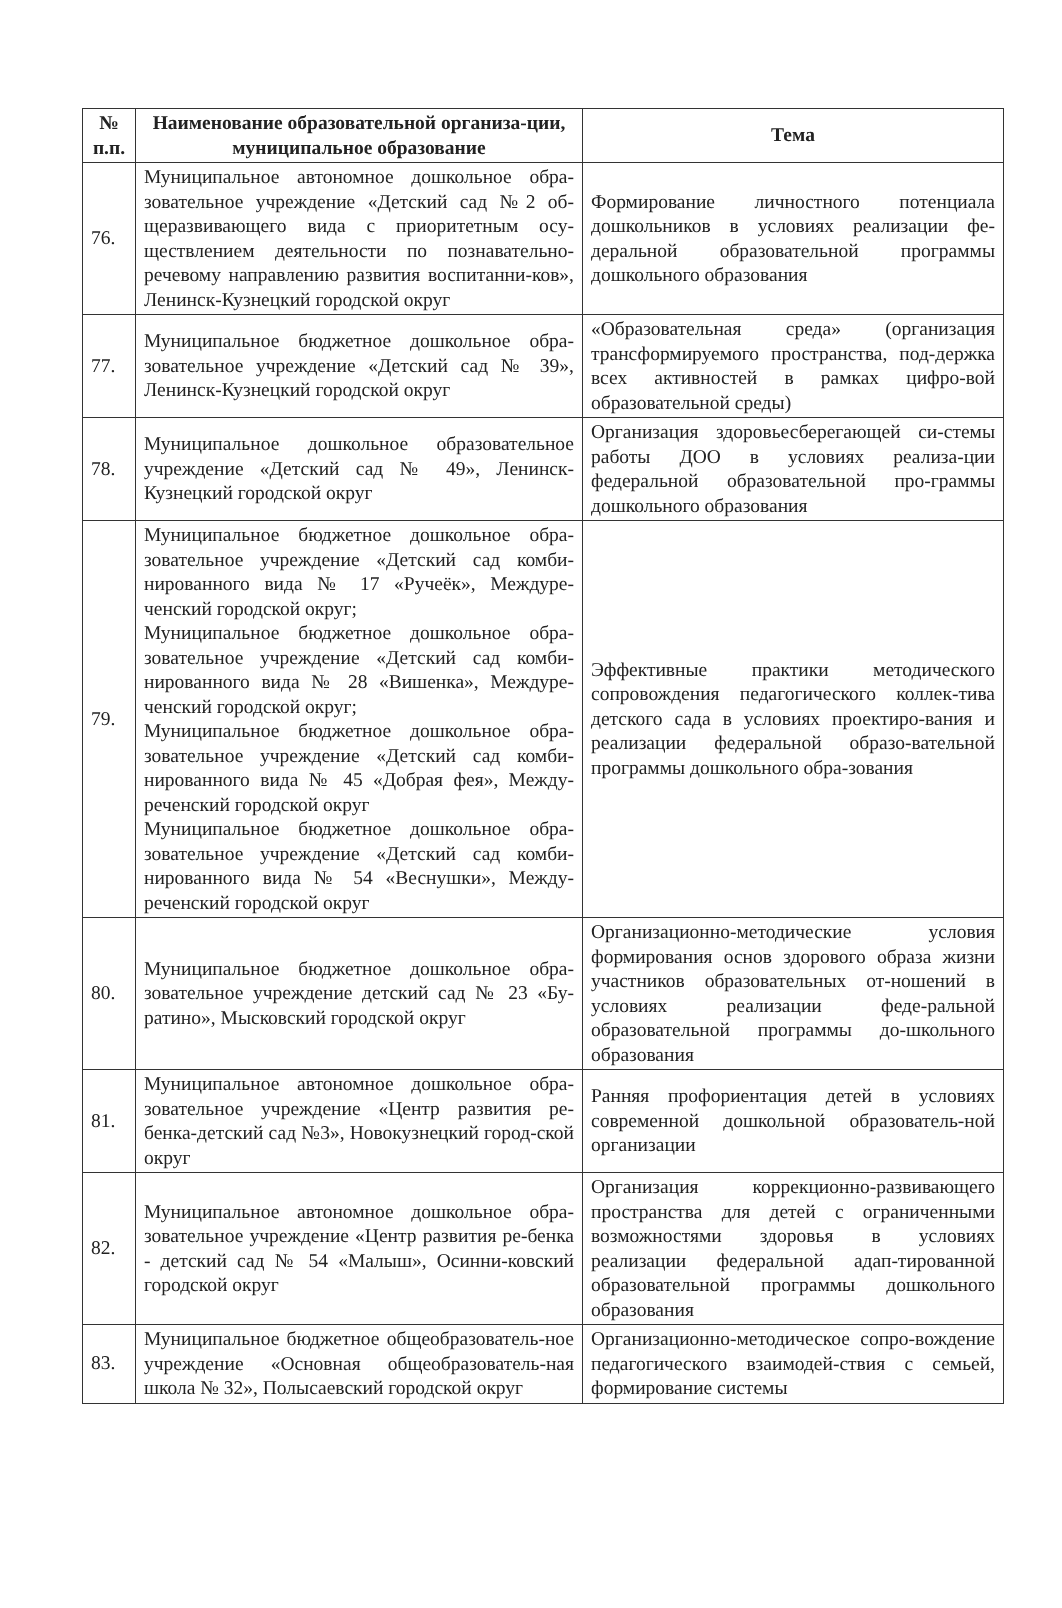| № п.п. | Наименование образовательной организа-ции, муниципальное образование | Тема |
| --- | --- | --- |
| 76. | Муниципальное автономное дошкольное обра-зовательное учреждение «Детский сад №2 об-щеразвивающего вида с приоритетным осу-ществлением деятельности по познавательно-речевому направлению развития воспитанни-ков», Ленинск-Кузнецкий городской округ | Формирование личностного потенциала дошкольников в условиях реализации фе-деральной образовательной программы дошкольного образования |
| 77. | Муниципальное бюджетное дошкольное обра-зовательное учреждение «Детский сад № 39», Ленинск-Кузнецкий городской округ | «Образовательная среда» (организация трансформируемого пространства, под-держка всех активностей в рамках цифро-вой образовательной среды) |
| 78. | Муниципальное дошкольное образовательное учреждение «Детский сад № 49», Ленинск-Кузнецкий городской округ | Организация здоровьесберегающей си-стемы работы ДОО в условиях реализа-ции федеральной образовательной про-граммы дошкольного образования |
| 79. | Муниципальное бюджетное дошкольное обра-зовательное учреждение «Детский сад комби-нированного вида № 17 «Ручеёк», Междуре-ченский городской округ; Муниципальное бюджетное дошкольное обра-зовательное учреждение «Детский сад комби-нированного вида № 28 «Вишенка», Междуре-ченский городской округ; Муниципальное бюджетное дошкольное обра-зовательное учреждение «Детский сад комби-нированного вида № 45 «Добрая фея», Между-реченский городской округ Муниципальное бюджетное дошкольное обра-зовательное учреждение «Детский сад комби-нированного вида № 54 «Веснушки», Между-реченский городской округ | Эффективные практики методического сопровождения педагогического коллек-тива детского сада в условиях проектиро-вания и реализации федеральной образо-вательной программы дошкольного обра-зования |
| 80. | Муниципальное бюджетное дошкольное обра-зовательное учреждение детский сад № 23 «Бу-ратино», Мысковский городской округ | Организационно-методические условия формирования основ здорового образа жизни участников образовательных от-ношений в условиях реализации феде-ральной образовательной программы до-школьного образования |
| 81. | Муниципальное автономное дошкольное обра-зовательное учреждение «Центр развития ре-бенка-детский сад №3», Новокузнецкий город-ской округ | Ранняя профориентация детей в условиях современной дошкольной образователь-ной организации |
| 82. | Муниципальное автономное дошкольное обра-зовательное учреждение «Центр развития ре-бенка - детский сад № 54 «Малыш», Осинни-ковский городской округ | Организация коррекционно-развивающего пространства для детей с ограниченными возможностями здоровья в условиях реализации федеральной адап-тированной образовательной программы дошкольного образования |
| 83. | Муниципальное бюджетное общеобразователь-ное учреждение «Основная общеобразователь-ная школа № 32», Полысаевский городской округ | Организационно-методическое сопро-вождение педагогического взаимодей-ствия с семьей, формирование системы |